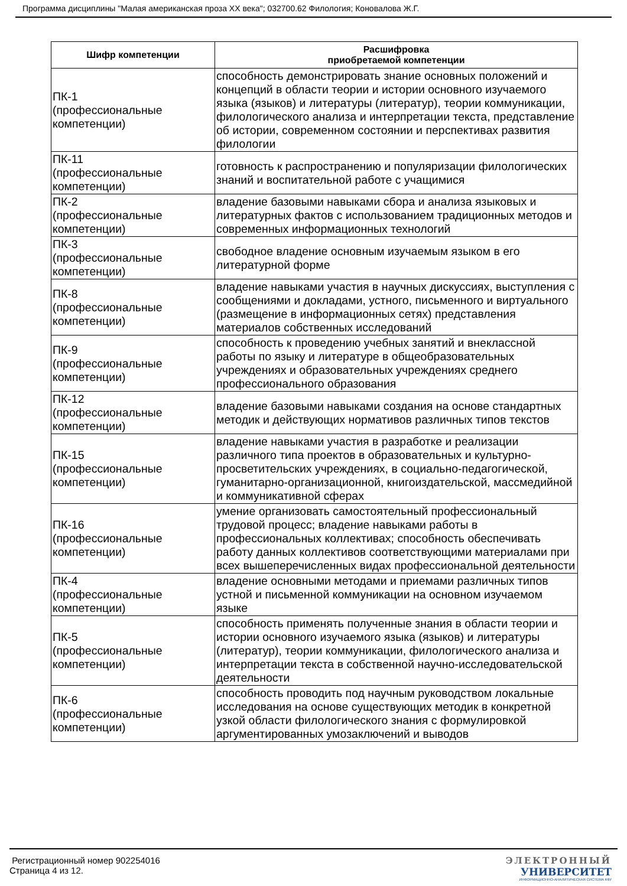Программа дисциплины "Малая американская проза XX века"; 032700.62 Филология; Коновалова Ж.Г.
| Шифр компетенции | Расшифровка приобретаемой компетенции |
| --- | --- |
| ПК-1 (профессиональные компетенции) | способность демонстрировать знание основных положений и концепций в области теории и истории основного изучаемого языка (языков) и литературы (литератур), теории коммуникации, филологического анализа и интерпретации текста, представление об истории, современном состоянии и перспективах развития филологии |
| ПК-11 (профессиональные компетенции) | готовность к распространению и популяризации филологических знаний и воспитательной работе с учащимися |
| ПК-2 (профессиональные компетенции) | владение базовыми навыками сбора и анализа языковых и литературных фактов с использованием традиционных методов и современных информационных технологий |
| ПК-3 (профессиональные компетенции) | свободное владение основным изучаемым языком в его литературной форме |
| ПК-8 (профессиональные компетенции) | владение навыками участия в научных дискуссиях, выступления с сообщениями и докладами, устного, письменного и виртуального (размещение в информационных сетях) представления материалов собственных исследований |
| ПК-9 (профессиональные компетенции) | способность к проведению учебных занятий и внеклассной работы по языку и литературе в общеобразовательных учреждениях и образовательных учреждениях среднего профессионального образования |
| ПК-12 (профессиональные компетенции) | владение базовыми навыками создания на основе стандартных методик и действующих нормативов различных типов текстов |
| ПК-15 (профессиональные компетенции) | владение навыками участия в разработке и реализации различного типа проектов в образовательных и культурно-просветительских учреждениях, в социально-педагогической, гуманитарно-организационной, книгоиздательской, массмедийной и коммуникативной сферах |
| ПК-16 (профессиональные компетенции) | умение организовать самостоятельный профессиональный трудовой процесс; владение навыками работы в профессиональных коллективах; способность обеспечивать работу данных коллективов соответствующими материалами при всех вышеперечисленных видах профессиональной деятельности |
| ПК-4 (профессиональные компетенции) | владение основными методами и приемами различных типов устной и письменной коммуникации на основном изучаемом языке |
| ПК-5 (профессиональные компетенции) | способность применять полученные знания в области теории и истории основного изучаемого языка (языков) и литературы (литератур), теории коммуникации, филологического анализа и интерпретации текста в собственной научно-исследовательской деятельности |
| ПК-6 (профессиональные компетенции) | способность проводить под научным руководством локальные исследования на основе существующих методик в конкретной узкой области филологического знания с формулировкой аргументированных умозаключений и выводов |
Регистрационный номер 902254016
Страница 4 из 12.
ЭЛЕКТРОННЫЙ
УНИВЕРСИТЕТ
ИНФОРМАЦИОННО-АНАЛИТИЧЕСКАЯ СИСТЕМА КФУ